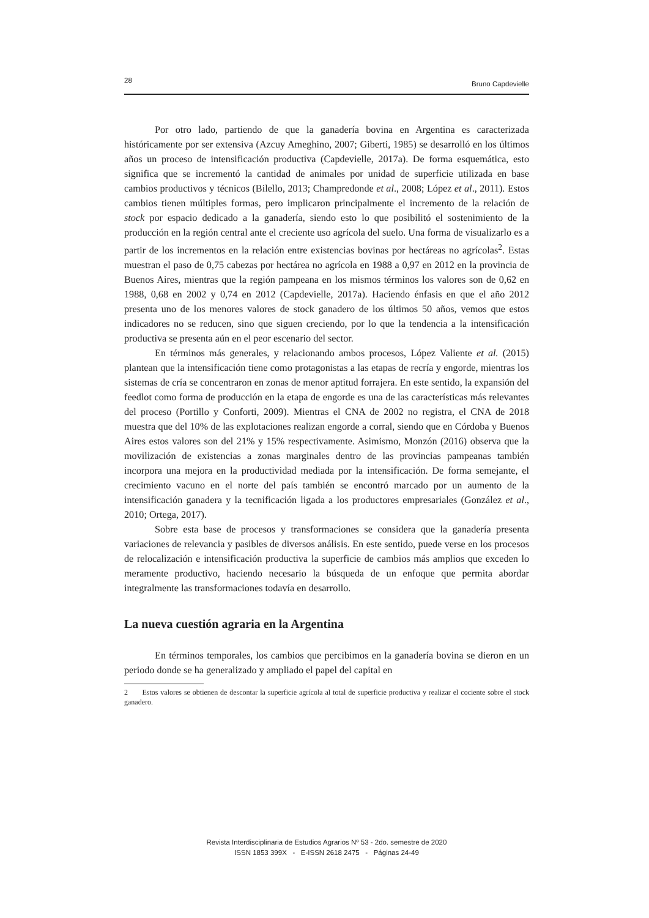28 Bruno Capdevielle
Por otro lado, partiendo de que la ganadería bovina en Argentina es caracterizada históricamente por ser extensiva (Azcuy Ameghino, 2007; Giberti, 1985) se desarrolló en los últimos años un proceso de intensificación productiva (Capdevielle, 2017a). De forma esquemática, esto significa que se incrementó la cantidad de animales por unidad de superficie utilizada en base cambios productivos y técnicos (Bilello, 2013; Champredonde et al., 2008; López et al., 2011). Estos cambios tienen múltiples formas, pero implicaron principalmente el incremento de la relación de stock por espacio dedicado a la ganadería, siendo esto lo que posibilitó el sostenimiento de la producción en la región central ante el creciente uso agrícola del suelo. Una forma de visualizarlo es a partir de los incrementos en la relación entre existencias bovinas por hectáreas no agrícolas<sup>2</sup>. Estas muestran el paso de 0,75 cabezas por hectárea no agrícola en 1988 a 0,97 en 2012 en la provincia de Buenos Aires, mientras que la región pampeana en los mismos términos los valores son de 0,62 en 1988, 0,68 en 2002 y 0,74 en 2012 (Capdevielle, 2017a). Haciendo énfasis en que el año 2012 presenta uno de los menores valores de stock ganadero de los últimos 50 años, vemos que estos indicadores no se reducen, sino que siguen creciendo, por lo que la tendencia a la intensificación productiva se presenta aún en el peor escenario del sector.
En términos más generales, y relacionando ambos procesos, López Valiente et al. (2015) plantean que la intensificación tiene como protagonistas a las etapas de recría y engorde, mientras los sistemas de cría se concentraron en zonas de menor aptitud forrajera. En este sentido, la expansión del feedlot como forma de producción en la etapa de engorde es una de las características más relevantes del proceso (Portillo y Conforti, 2009). Mientras el CNA de 2002 no registra, el CNA de 2018 muestra que del 10% de las explotaciones realizan engorde a corral, siendo que en Córdoba y Buenos Aires estos valores son del 21% y 15% respectivamente. Asimismo, Monzón (2016) observa que la movilización de existencias a zonas marginales dentro de las provincias pampeanas también incorpora una mejora en la productividad mediada por la intensificación. De forma semejante, el crecimiento vacuno en el norte del país también se encontró marcado por un aumento de la intensificación ganadera y la tecnificación ligada a los productores empresariales (González et al., 2010; Ortega, 2017).
Sobre esta base de procesos y transformaciones se considera que la ganadería presenta variaciones de relevancia y pasibles de diversos análisis. En este sentido, puede verse en los procesos de relocalización e intensificación productiva la superficie de cambios más amplios que exceden lo meramente productivo, haciendo necesario la búsqueda de un enfoque que permita abordar integralmente las transformaciones todavía en desarrollo.
La nueva cuestión agraria en la Argentina
En términos temporales, los cambios que percibimos en la ganadería bovina se dieron en un periodo donde se ha generalizado y ampliado el papel del capital en
2 Estos valores se obtienen de descontar la superficie agrícola al total de superficie productiva y realizar el cociente sobre el stock ganadero.
Revista Interdisciplinaria de Estudios Agrarios Nº 53 - 2do. semestre de 2020
ISSN 1853 399X - E-ISSN 2618 2475 - Páginas 24-49